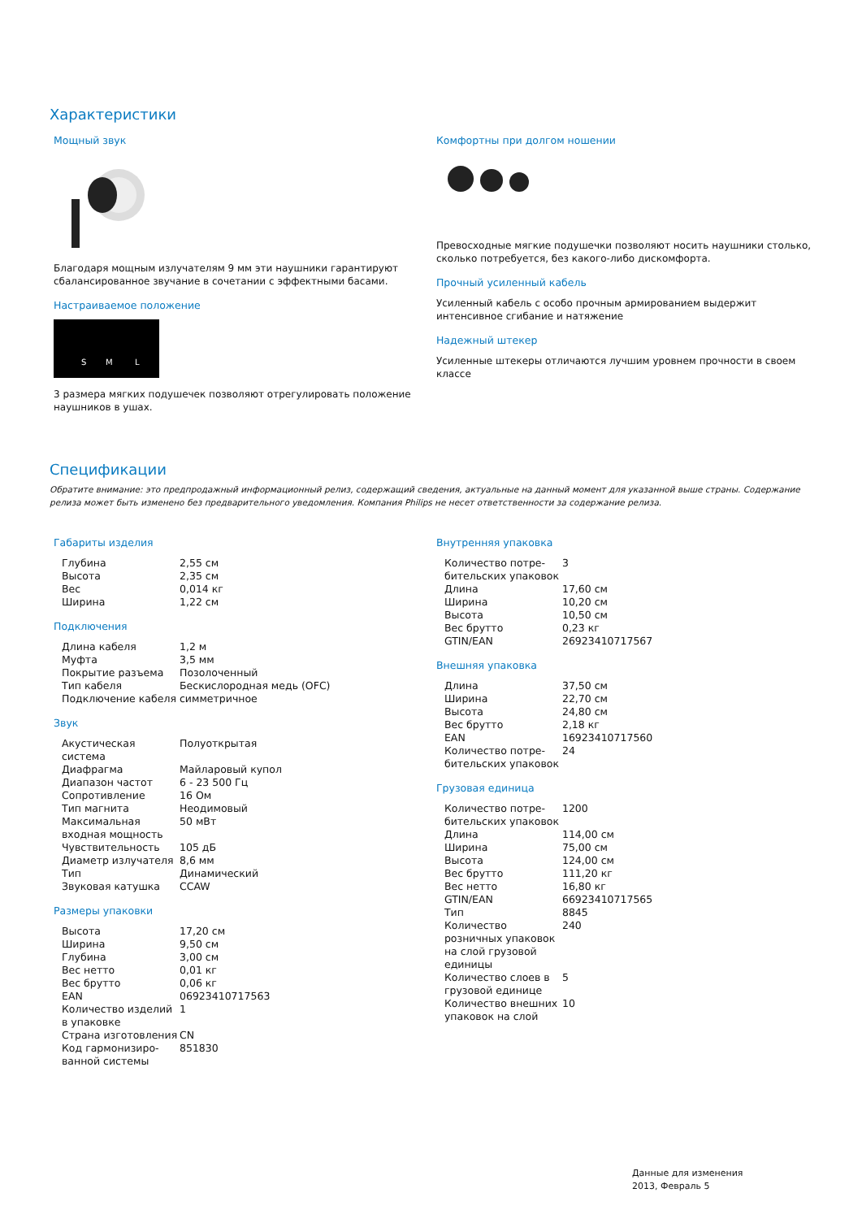Характеристики
Мощный звук
Благодаря мощным излучателям 9 мм эти наушники гарантируют сбалансированное звучание в сочетании с эффектными басами.
Настраиваемое положение
S
M
L
3 размера мягких подушечек позволяют отрегулировать положение наушников в ушах.
Комфортны при долгом ношении
Превосходные мягкие подушечки позволяют носить наушники столько, сколько потребуется, без какого-либо дискомфорта.
Прочный усиленный кабель
Усиленный кабель с особо прочным армированием выдержит интенсивное сгибание и натяжение
Надежный штекер
Усиленные штекеры отличаются лучшим уровнем прочности в своем классе
Спецификации
Обратите внимание: это предпродажный информационный релиз, содержащий сведения, актуальные на данный момент для указанной выше страны. Содержание релиза может быть изменено без предварительного уведомления. Компания Philips не несет ответственности за содержание релиза.
Габариты изделия
| Глубина | 2,55 см |
| Высота | 2,35 см |
| Вес | 0,014 кг |
| Ширина | 1,22 см |
Подключения
| Длина кабеля | 1,2 м |
| Муфта | 3,5 мм |
| Покрытие разъема | Позолоченный |
| Тип кабеля | Бескислородная медь (OFC) |
| Подключение кабеля | симметричное |
Звук
| Акустическая система | Полуоткрытая |
| Диафрагма | Майларовый купол |
| Диапазон частот | 6 - 23 500 Гц |
| Сопротивление | 16 Ом |
| Тип магнита | Неодимовый |
| Максимальная входная мощность | 50 мВт |
| Чувствительность | 105 дБ |
| Диаметр излучателя | 8,6 мм |
| Тип | Динамический |
| Звуковая катушка | CCAW |
Размеры упаковки
| Высота | 17,20 см |
| Ширина | 9,50 см |
| Глубина | 3,00 см |
| Вес нетто | 0,01 кг |
| Вес брутто | 0,06 кг |
| EAN | 06923410717563 |
| Количество изделий в упаковке | 1 |
| Страна изгото­вления | CN |
| Код гармонизиро­ванной системы | 851830 |
Внутренняя упаковка
| Количество потре­бительских упаковок | 3 |
| Длина | 17,60 см |
| Ширина | 10,20 см |
| Высота | 10,50 см |
| Вес брутто | 0,23 кг |
| GTIN/EAN | 26923410717567 |
Внешняя упаковка
| Длина | 37,50 см |
| Ширина | 22,70 см |
| Высота | 24,80 см |
| Вес брутто | 2,18 кг |
| EAN | 16923410717560 |
| Количество потре­бительских упаковок | 24 |
Грузовая единица
| Количество потре­бительских упаковок | 1200 |
| Длина | 114,00 см |
| Ширина | 75,00 см |
| Высота | 124,00 см |
| Вес брутто | 111,20 кг |
| Вес нетто | 16,80 кг |
| GTIN/EAN | 66923410717565 |
| Тип | 8845 |
| Количество розничных упаковок на слой грузовой единицы | 240 |
| Количество слоев в грузовой единице | 5 |
| Количество внешних упаковок на слой | 10 |
Данные для изменения
2013, Февраль 5